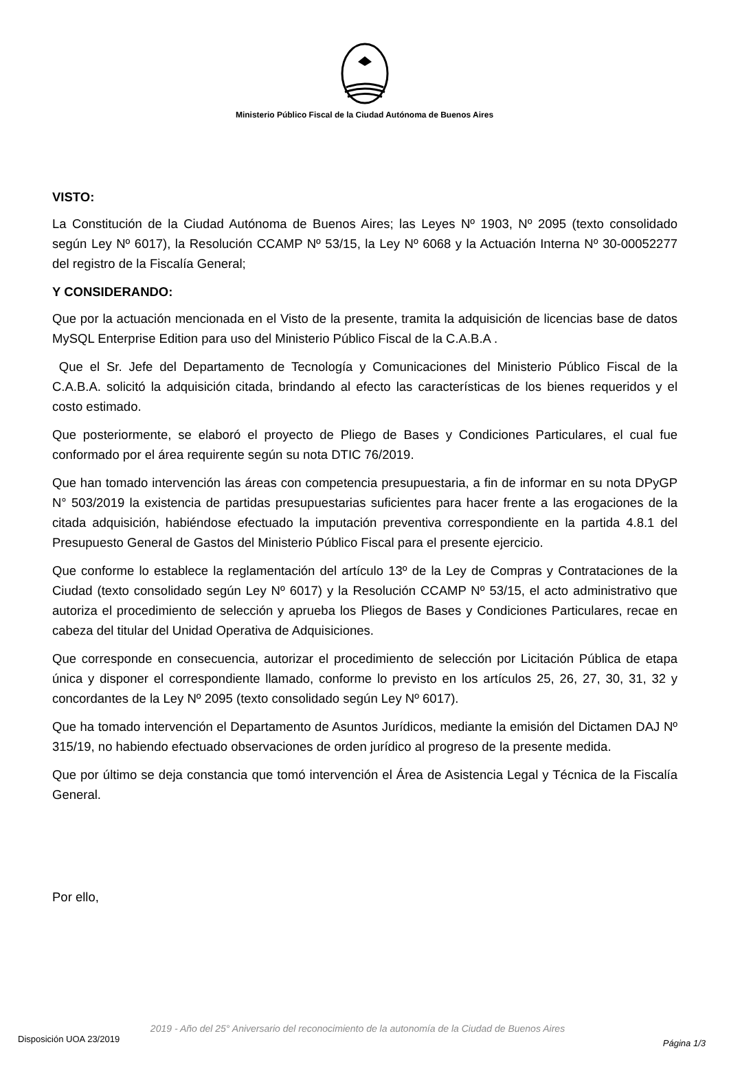Ministerio Público Fiscal de la Ciudad Autónoma de Buenos Aires
VISTO:
La Constitución de la Ciudad Autónoma de Buenos Aires; las Leyes Nº 1903, Nº 2095 (texto consolidado según Ley Nº 6017), la Resolución CCAMP Nº 53/15, la Ley Nº 6068 y la Actuación Interna Nº 30-00052277 del registro de la Fiscalía General;
Y CONSIDERANDO:
Que por la actuación mencionada en el Visto de la presente, tramita la adquisición de licencias base de datos MySQL Enterprise Edition para uso del Ministerio Público Fiscal de la C.A.B.A .
Que el Sr. Jefe del Departamento de Tecnología y Comunicaciones del Ministerio Público Fiscal de la C.A.B.A. solicitó la adquisición citada, brindando al efecto las características de los bienes requeridos y el costo estimado.
Que posteriormente, se elaboró el proyecto de Pliego de Bases y Condiciones Particulares, el cual fue conformado por el área requirente según su nota DTIC 76/2019.
Que han tomado intervención las áreas con competencia presupuestaria, a fin de informar en su nota DPyGP N° 503/2019 la existencia de partidas presupuestarias suficientes para hacer frente a las erogaciones de la citada adquisición, habiéndose efectuado la imputación preventiva correspondiente en la partida 4.8.1 del Presupuesto General de Gastos del Ministerio Público Fiscal para el presente ejercicio.
Que conforme lo establece la reglamentación del artículo 13º de la Ley de Compras y Contrataciones de la Ciudad (texto consolidado según Ley Nº 6017) y la Resolución CCAMP Nº 53/15, el acto administrativo que autoriza el procedimiento de selección y aprueba los Pliegos de Bases y Condiciones Particulares, recae en cabeza del titular del Unidad Operativa de Adquisiciones.
Que corresponde en consecuencia, autorizar el procedimiento de selección por Licitación Pública de etapa única y disponer el correspondiente llamado, conforme lo previsto en los artículos 25, 26, 27, 30, 31, 32 y concordantes de la Ley Nº 2095 (texto consolidado según Ley Nº 6017).
Que ha tomado intervención el Departamento de Asuntos Jurídicos, mediante la emisión del Dictamen DAJ Nº 315/19, no habiendo efectuado observaciones de orden jurídico al progreso de la presente medida.
Que por último se deja constancia que tomó intervención el Área de Asistencia Legal y Técnica de la Fiscalía General.
Por ello,
2019 - Año del 25° Aniversario del reconocimiento de la autonomía de la Ciudad de Buenos Aires
Disposición UOA 23/2019 Página 1/3